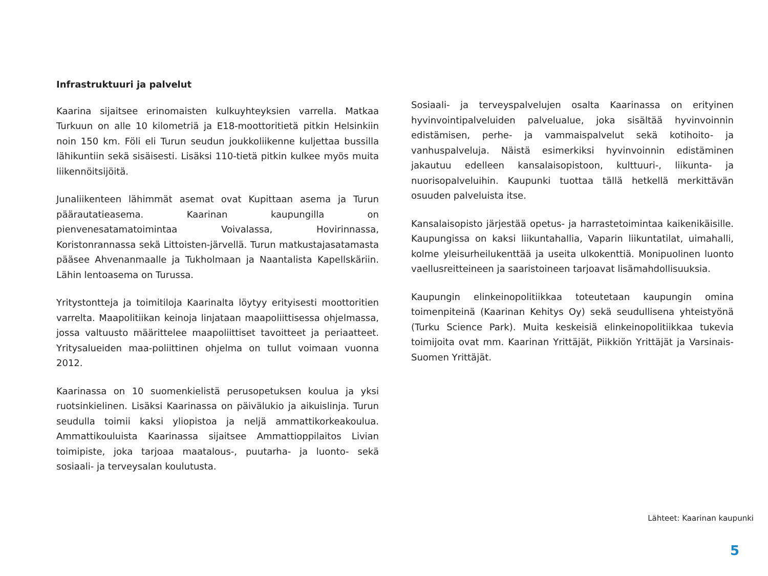Infrastruktuuri ja palvelut
Kaarina sijaitsee erinomaisten kulkuyhteyksien varrella. Matkaa Turkuun on alle 10 kilometriä ja E18-moottoritietä pitkin Helsinkiin noin 150 km. Föli eli Turun seudun joukkoliikenne kuljettaa bussilla lähikuntiin sekä sisäisesti. Lisäksi 110-tietä pitkin kulkee myös muita liikennöitsijöitä.
Junaliikenteen lähimmät asemat ovat Kupittaan asema ja Turun päärautatieasema. Kaarinan kaupungilla on pienvenesatamatoimintaa Voivalassa, Hovirinnassa, Koristonrannassa sekä Littoisten-järvellä. Turun matkustajasatamasta pääsee Ahvenanmaalle ja Tukholmaan ja Naantalista Kapellskäriin. Lähin lentoasema on Turussa.
Yritystontteja ja toimitiloja Kaarinalta löytyy erityisesti moottoritien varrelta. Maapolitiikan keinoja linjataan maapoliittisessa ohjelmassa, jossa valtuusto määrittelee maapoliittiset tavoitteet ja periaatteet. Yritysalueiden maa-poliittinen ohjelma on tullut voimaan vuonna 2012.
Kaarinassa on 10 suomenkielistä perusopetuksen koulua ja yksi ruotsinkielinen. Lisäksi Kaarinassa on päivälukio ja aikuislinja. Turun seudulla toimii kaksi yliopistoa ja neljä ammattikorkeakoulua. Ammattikouluista Kaarinassa sijaitsee Ammattioppilaitos Livian toimipiste, joka tarjoaa maatalous-, puutarha- ja luonto- sekä sosiaali- ja terveysalan koulutusta.
Sosiaali- ja terveyspalvelujen osalta Kaarinassa on erityinen hyvinvointipalveluiden palvelualue, joka sisältää hyvinvoinnin edistämisen, perhe- ja vammaispalvelut sekä kotihoito- ja vanhuspalveluja. Näistä esimerkiksi hyvinvoinnin edistäminen jakautuu edelleen kansalaisopistoon, kulttuuri-, liikunta- ja nuorisopalveluihin. Kaupunki tuottaa tällä hetkellä merkittävän osuuden palveluista itse.
Kansalaisopisto järjestää opetus- ja harrastetoimintaa kaikenikäisille. Kaupungissa on kaksi liikuntahallia, Vaparin liikuntatilat, uimahalli, kolme yleisurheilukenttää ja useita ulkokenttiä. Monipuolinen luonto vaellusreitteineen ja saaristoineen tarjoavat lisämahdollisuuksia.
Kaupungin elinkeinopolitiikkaa toteutetaan kaupungin omina toimenpiteinä (Kaarinan Kehitys Oy) sekä seudullisena yhteistyönä (Turku Science Park). Muita keskeisiä elinkeinopolitiikkaa tukevia toimijoita ovat mm. Kaarinan Yrittäjät, Piikkiön Yrittäjät ja Varsinais-Suomen Yrittäjät.
Lähteet: Kaarinan kaupunki
5